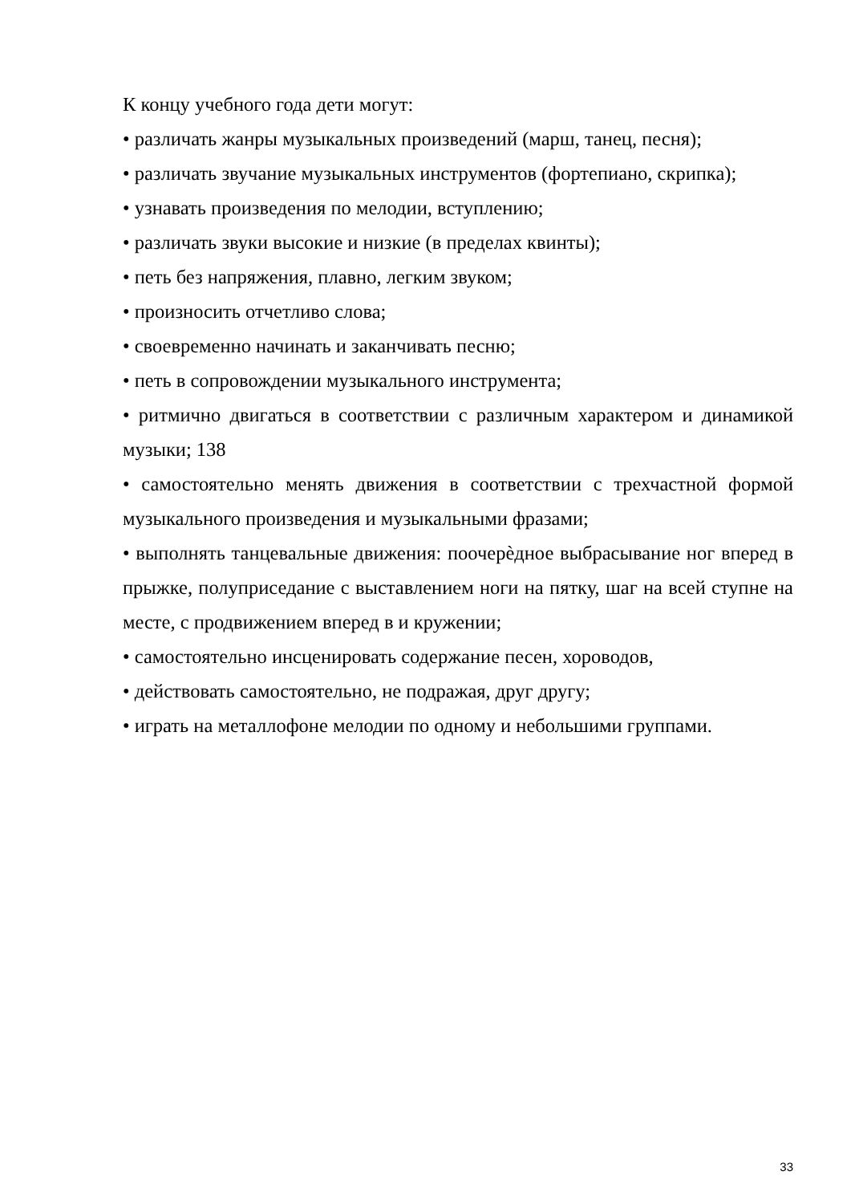К концу учебного года дети могут:
• различать жанры музыкальных произведений (марш, танец, песня);
• различать звучание музыкальных инструментов (фортепиано, скрипка);
• узнавать произведения по мелодии, вступлению;
• различать звуки высокие и низкие (в пределах квинты);
• петь без напряжения, плавно, легким звуком;
• произносить отчетливо слова;
• своевременно начинать и заканчивать песню;
• петь в сопровождении музыкального инструмента;
• ритмично двигаться в соответствии с различным характером и динамикой музыки; 138
• самостоятельно менять движения в соответствии с трехчастной формой музыкального произведения и музыкальными фразами;
• выполнять танцевальные движения: поочерѐдное выбрасывание ног вперед в прыжке, полуприседание с выставлением ноги на пятку, шаг на всей ступне на месте, с продвижением вперед в и кружении;
• самостоятельно инсценировать содержание песен, хороводов,
• действовать самостоятельно, не подражая, друг другу;
• играть на металлофоне мелодии по одному и небольшими группами.
33